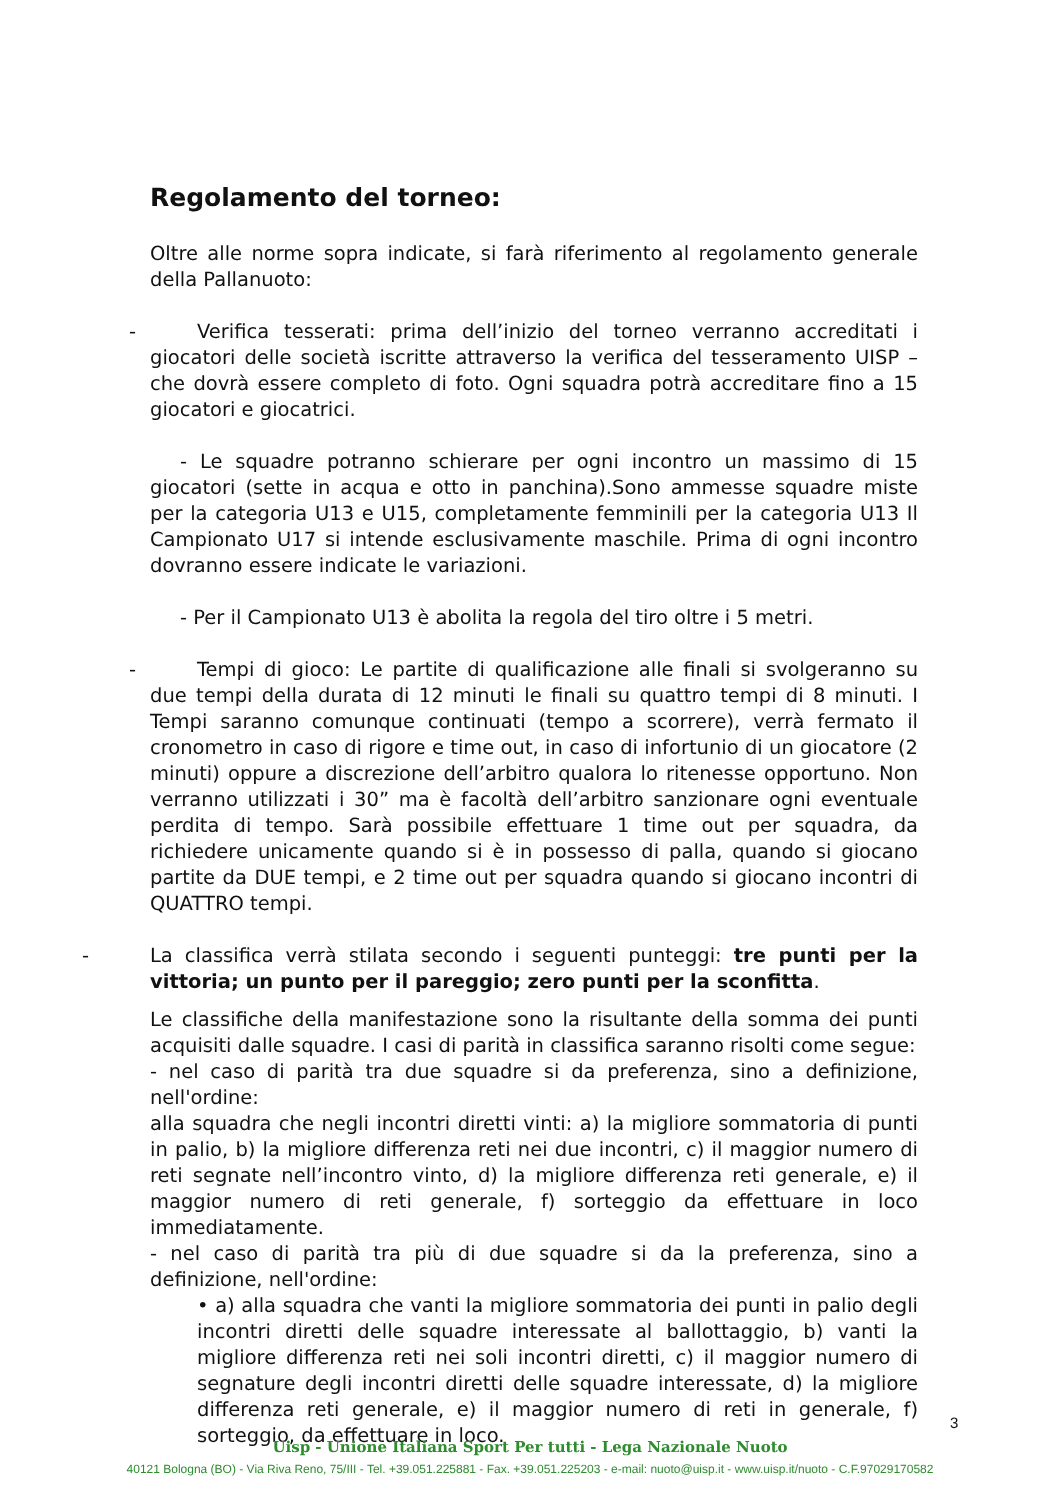Regolamento del torneo:
Oltre alle norme sopra indicate, si farà riferimento al regolamento generale della Pallanuoto:
- Verifica tesserati: prima dell’inizio del torneo verranno accreditati i giocatori delle società iscritte attraverso la verifica del tesseramento UISP – che dovrà essere completo di foto. Ogni squadra potrà accreditare fino a 15 giocatori e giocatrici.
- Le squadre potranno schierare per ogni incontro un massimo di 15 giocatori (sette in acqua e otto in panchina).Sono ammesse squadre miste per la categoria U13 e U15, completamente femminili per la categoria U13 Il Campionato U17 si intende esclusivamente maschile. Prima di ogni incontro dovranno essere indicate le variazioni.
- Per il Campionato U13 è abolita la regola del tiro oltre i 5 metri.
- Tempi di gioco: Le partite di qualificazione alle finali si svolgeranno su due tempi della durata di 12 minuti le finali su quattro tempi di 8 minuti. I Tempi saranno comunque continuati (tempo a scorrere), verrà fermato il cronometro in caso di rigore e time out, in caso di infortunio di un giocatore (2 minuti) oppure a discrezione dell’arbitro qualora lo ritenesse opportuno. Non verranno utilizzati i 30” ma è facoltà dell’arbitro sanzionare ogni eventuale perdita di tempo. Sarà possibile effettuare 1 time out per squadra, da richiedere unicamente quando si è in possesso di palla, quando si giocano partite da DUE tempi, e 2 time out per squadra quando si giocano incontri di QUATTRO tempi.
- La classifica verrà stilata secondo i seguenti punteggi: tre punti per la vittoria; un punto per il pareggio; zero punti per la sconfitta.
Le classifiche della manifestazione sono la risultante della somma dei punti acquisiti dalle squadre. I casi di parità in classifica saranno risolti come segue:
- nel caso di parità tra due squadre si da preferenza, sino a definizione, nell'ordine:
alla squadra che negli incontri diretti vinti: a) la migliore sommatoria di punti in palio, b) la migliore differenza reti nei due incontri, c) il maggior numero di reti segnate nell’incontro vinto, d) la migliore differenza reti generale, e) il maggior numero di reti generale, f) sorteggio da effettuare in loco immediatamente.
- nel caso di parità tra più di due squadre si da la preferenza, sino a definizione, nell'ordine:
• a) alla squadra che vanti la migliore sommatoria dei punti in palio degli incontri diretti delle squadre interessate al ballottaggio, b) vanti la migliore differenza reti nei soli incontri diretti, c) il maggior numero di segnature degli incontri diretti delle squadre interessate, d) la migliore differenza reti generale, e) il maggior numero di reti in generale, f) sorteggio, da effettuare in loco.
3
Uisp - Unione Italiana Sport Per tutti - Lega Nazionale Nuoto
40121 Bologna (BO) - Via Riva Reno, 75/III - Tel. +39.051.225881 - Fax. +39.051.225203 - e-mail: nuoto@uisp.it - www.uisp.it/nuoto - C.F.97029170582